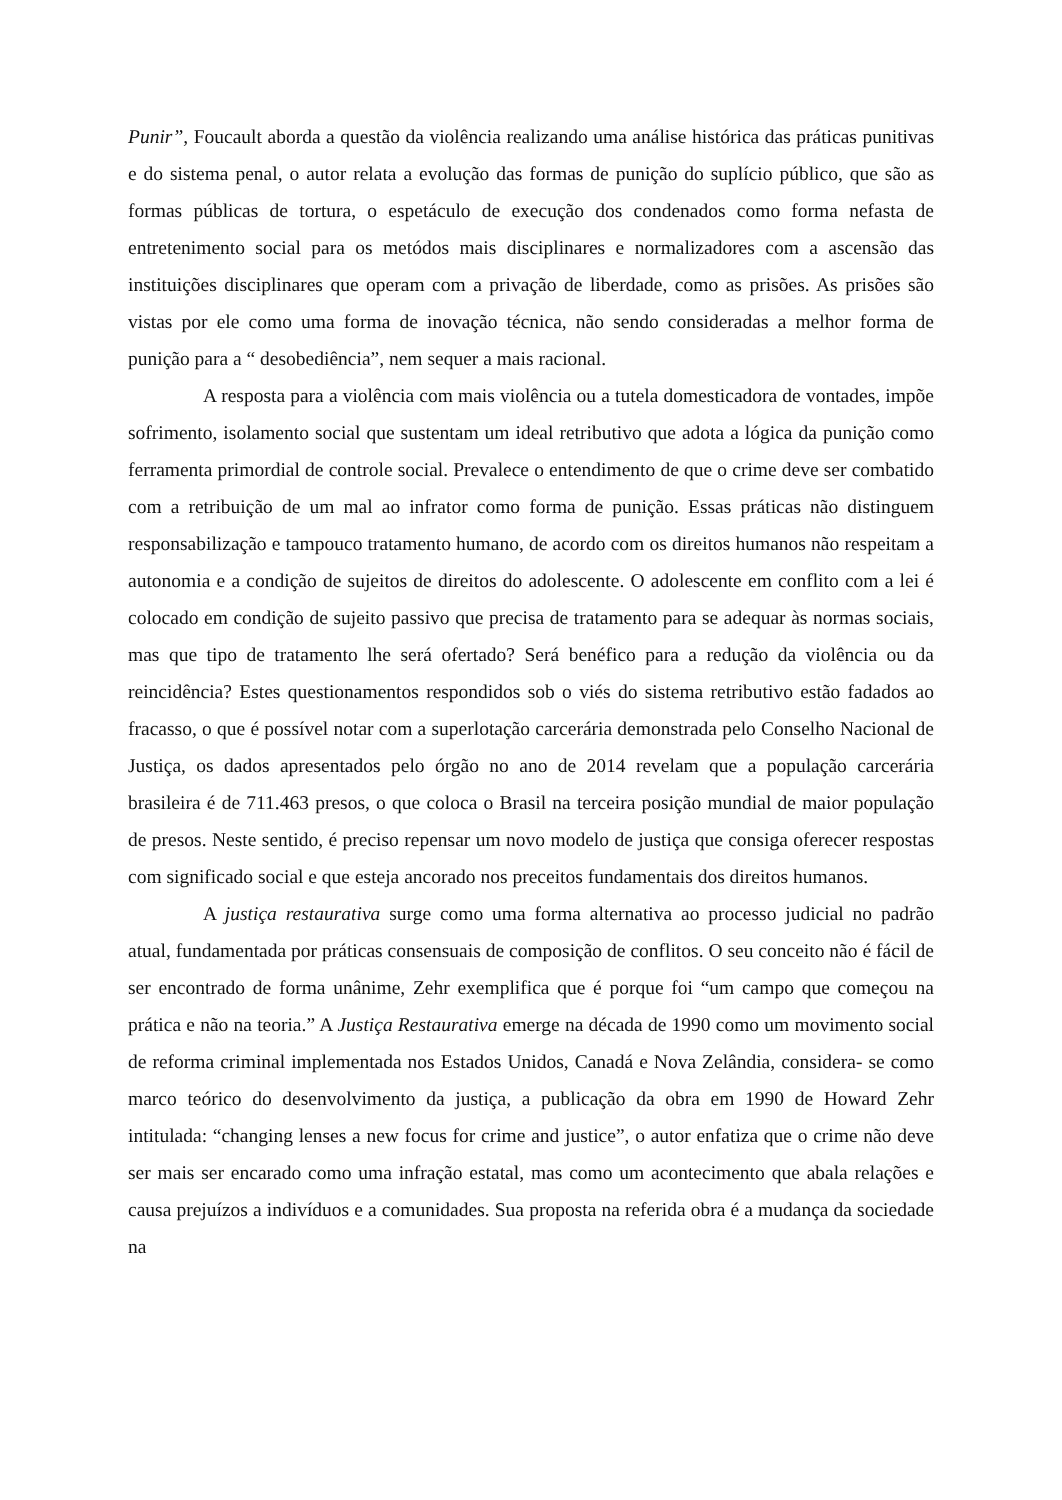Punir”, Foucault aborda a questão da violência realizando uma análise histórica das práticas punitivas e do sistema penal, o autor relata a evolução das formas de punição do suplício público, que são as formas públicas de tortura, o espetáculo de execução dos condenados como forma nefasta de entretenimento social para os metódos mais disciplinares e normalizadores com a ascensão das instituições disciplinares que operam com a privação de liberdade, como as prisões. As prisões são vistas por ele como uma forma de inovação técnica, não sendo consideradas a melhor forma de punição para a “ desobediência”, nem sequer a mais racional.
A resposta para a violência com mais violência ou a tutela domesticadora de vontades, impõe sofrimento, isolamento social que sustentam um ideal retributivo que adota a lógica da punição como ferramenta primordial de controle social. Prevalece o entendimento de que o crime deve ser combatido com a retribuição de um mal ao infrator como forma de punição. Essas práticas não distinguem responsabilização e tampouco tratamento humano, de acordo com os direitos humanos não respeitam a autonomia e a condição de sujeitos de direitos do adolescente. O adolescente em conflito com a lei é colocado em condição de sujeito passivo que precisa de tratamento para se adequar às normas sociais, mas que tipo de tratamento lhe será ofertado? Será benéfico para a redução da violência ou da reincidência? Estes questionamentos respondidos sob o viés do sistema retributivo estão fadados ao fracasso, o que é possível notar com a superlotação carcerária demonstrada pelo Conselho Nacional de Justiça, os dados apresentados pelo órgão no ano de 2014 revelam que a população carcerária brasileira é de 711.463 presos, o que coloca o Brasil na terceira posição mundial de maior população de presos. Neste sentido, é preciso repensar um novo modelo de justiça que consiga oferecer respostas com significado social e que esteja ancorado nos preceitos fundamentais dos direitos humanos.
A justiça restaurativa surge como uma forma alternativa ao processo judicial no padrão atual, fundamentada por práticas consensuais de composição de conflitos. O seu conceito não é fácil de ser encontrado de forma unânime, Zehr exemplifica que é porque foi “um campo que começou na prática e não na teoria.” A Justiça Restaurativa emerge na década de 1990 como um movimento social de reforma criminal implementada nos Estados Unidos, Canadá e Nova Zelândia, considera- se como marco teórico do desenvolvimento da justiça, a publicação da obra em 1990 de Howard Zehr intitulada: “changing lenses a new focus for crime and justice”, o autor enfatiza que o crime não deve ser mais ser encarado como uma infração estatal, mas como um acontecimento que abala relações e causa prejuízos a indivíduos e a comunidades. Sua proposta na referida obra é a mudança da sociedade na